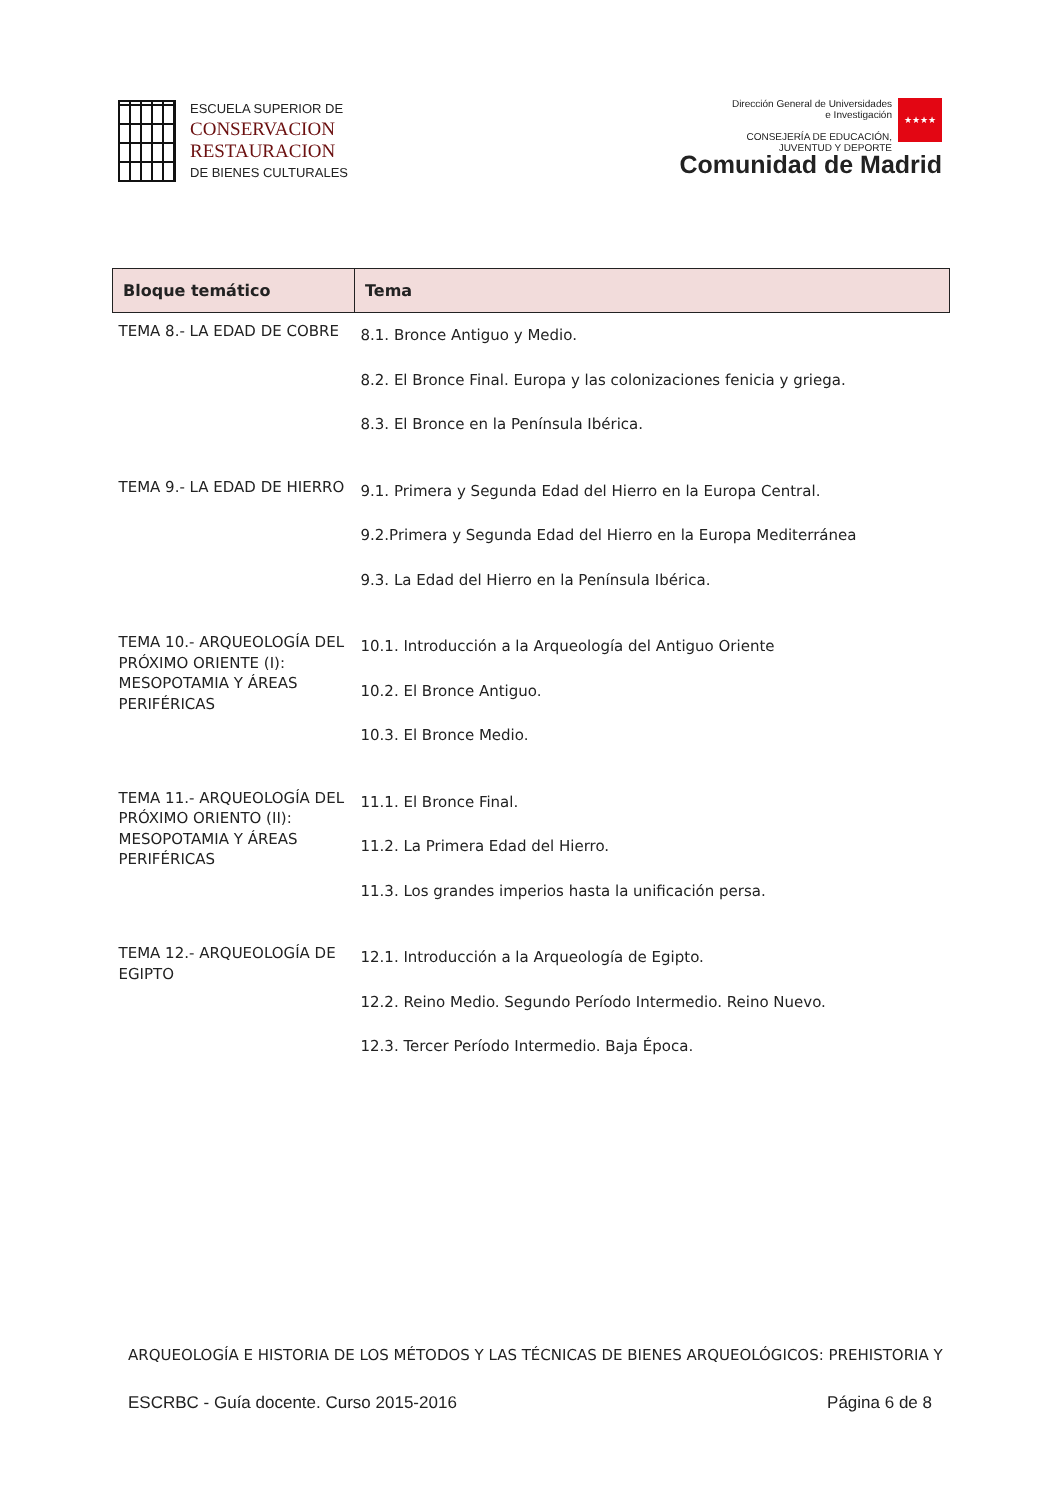ESCUELA SUPERIOR DE
CONSERVACION
RESTAURACION
DE BIENES CULTURALES
Dirección General de Universidades
e Investigación
CONSEJERÍA DE EDUCACIÓN,
JUVENTUD Y DEPORTE
★★★★
Comunidad de Madrid
| Bloque temático | Tema |
| --- | --- |
| TEMA 8.- LA EDAD DE COBRE | 8.1. Bronce Antiguo y Medio. 8.2. El Bronce Final. Europa y las colonizaciones fenicia y griega. 8.3. El Bronce en la Península Ibérica. |
| TEMA 9.- LA EDAD DE HIERRO | 9.1. Primera y Segunda Edad del Hierro en la Europa Central. 9.2.Primera y Segunda Edad del Hierro en la Europa Mediterránea 9.3. La Edad del Hierro en la Península Ibérica. |
| TEMA 10.- ARQUEOLOGÍA DEL PRÓXIMO ORIENTE (I): MESOPOTAMIA Y ÁREAS PERIFÉRICAS | 10.1. Introducción a la Arqueología del Antiguo Oriente 10.2. El Bronce Antiguo. 10.3. El Bronce Medio. |
| TEMA 11.- ARQUEOLOGÍA DEL PRÓXIMO ORIENTO (II): MESOPOTAMIA Y ÁREAS PERIFÉRICAS | 11.1. El Bronce Final. 11.2. La Primera Edad del Hierro. 11.3. Los grandes imperios hasta la unificación persa. |
| TEMA 12.- ARQUEOLOGÍA DE EGIPTO | 12.1. Introducción a la Arqueología de Egipto. 12.2. Reino Medio. Segundo Período Intermedio. Reino Nuevo. 12.3. Tercer Período Intermedio. Baja Época. |
ARQUEOLOGÍA E HISTORIA DE LOS MÉTODOS Y LAS TÉCNICAS DE BIENES ARQUEOLÓGICOS: PREHISTORIA Y
ESCRBC - Guía docente. Curso 2015-2016 Página 6 de 8